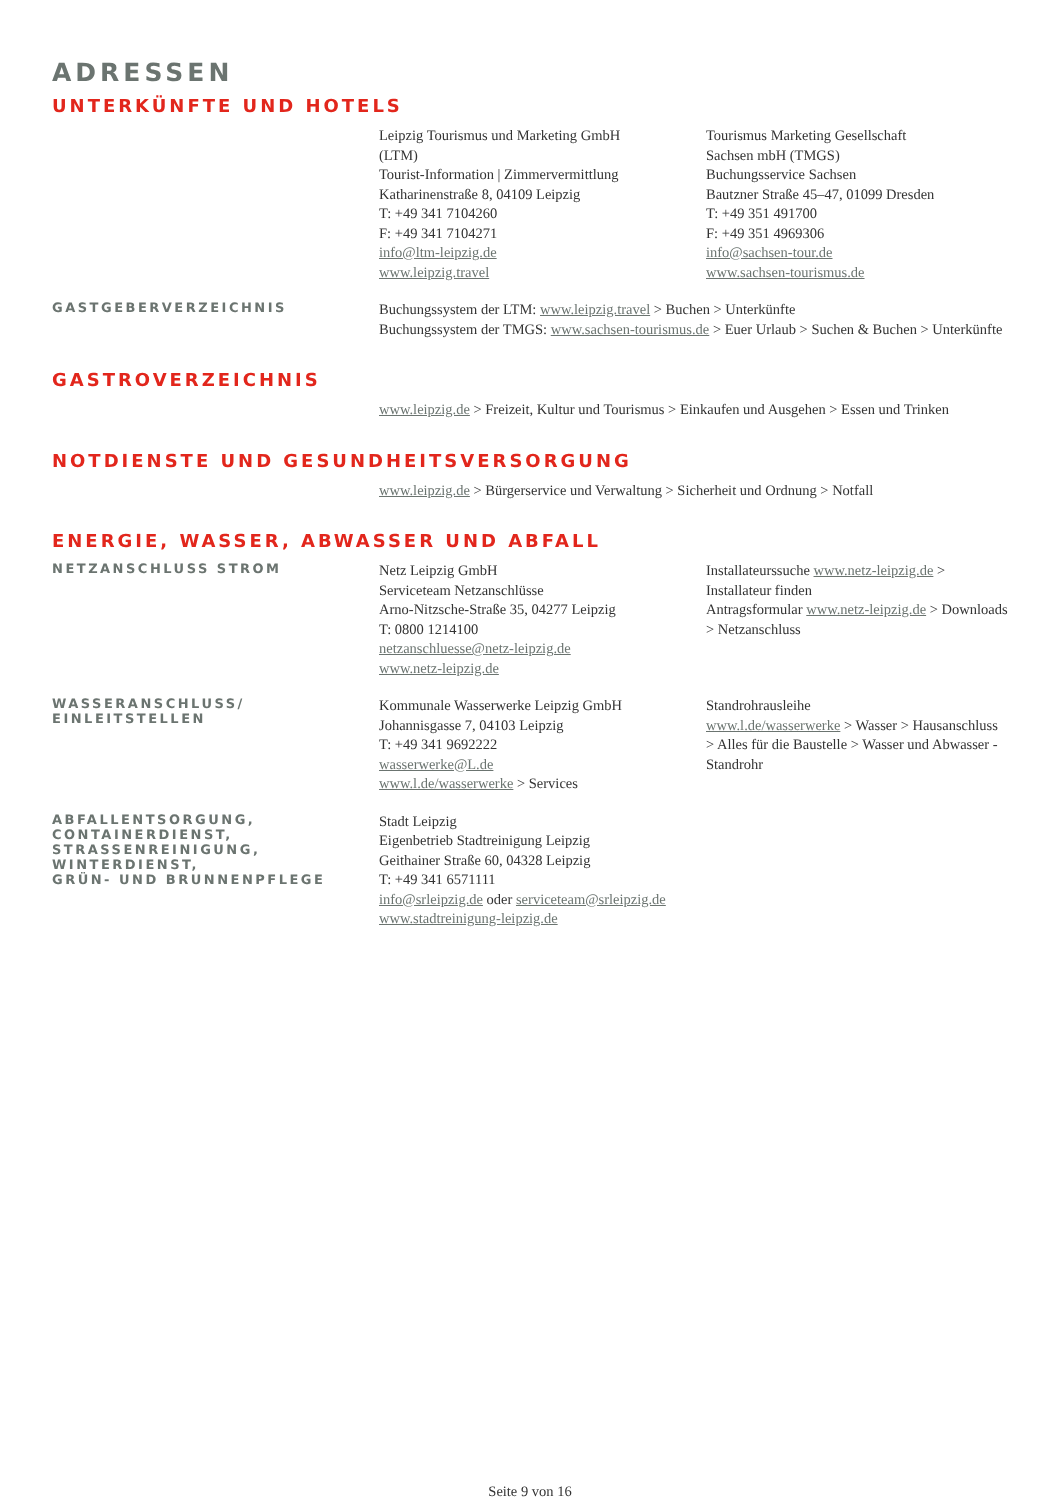ADRESSEN
UNTERKÜNFTE UND HOTELS
Leipzig Tourismus und Marketing GmbH
(LTM)
Tourist-Information | Zimmervermittlung
Katharinenstraße 8, 04109 Leipzig
T: +49 341 7104260
F: +49 341 7104271
info@ltm-leipzig.de
www.leipzig.travel
Tourismus Marketing Gesellschaft
Sachsen mbH (TMGS)
Buchungsservice Sachsen
Bautzner Straße 45–47, 01099 Dresden
T: +49 351 491700
F: +49 351 4969306
info@sachsen-tour.de
www.sachsen-tourismus.de
GASTGEBERVERZEICHNIS
Buchungssystem der LTM: www.leipzig.travel > Buchen > Unterkünfte
Buchungssystem der TMGS: www.sachsen-tourismus.de > Euer Urlaub > Suchen & Buchen > Unterkünfte
GASTROVERZEICHNIS
www.leipzig.de > Freizeit, Kultur und Tourismus > Einkaufen und Ausgehen > Essen und Trinken
NOTDIENSTE UND GESUNDHEITSVERSORGUNG
www.leipzig.de > Bürgerservice und Verwaltung > Sicherheit und Ordnung > Notfall
ENERGIE, WASSER, ABWASSER UND ABFALL
NETZANSCHLUSS STROM
Netz Leipzig GmbH
Serviceteam Netzanschlüsse
Arno-Nitzsche-Straße 35, 04277 Leipzig
T: 0800 1214100
netzanschluesse@netz-leipzig.de
www.netz-leipzig.de
Installateurssuche www.netz-leipzig.de > Installateur finden
Antragsformular www.netz-leipzig.de > Downloads > Netzanschluss
WASSERANSCHLUSS/
EINLEITSTELLEN
Kommunale Wasserwerke Leipzig GmbH
Johannisgasse 7, 04103 Leipzig
T: +49 341 9692222
wasserwerke@L.de
www.l.de/wasserwerke > Services
Standrohrausleihe
www.l.de/wasserwerke > Wasser > Hausanschluss > Alles für die Baustelle > Wasser und Abwasser - Standrohr
ABFALLENTSORGUNG,
CONTAINERDIENST,
STRASSENREINIGUNG,
WINTERDIENST,
GRÜN- UND BRUNNENPFLEGE
Stadt Leipzig
Eigenbetrieb Stadtreinigung Leipzig
Geithainer Straße 60, 04328 Leipzig
T: +49 341 6571111
info@srleipzig.de oder serviceteam@srleipzig.de
www.stadtreinigung-leipzig.de
Seite 9 von 16